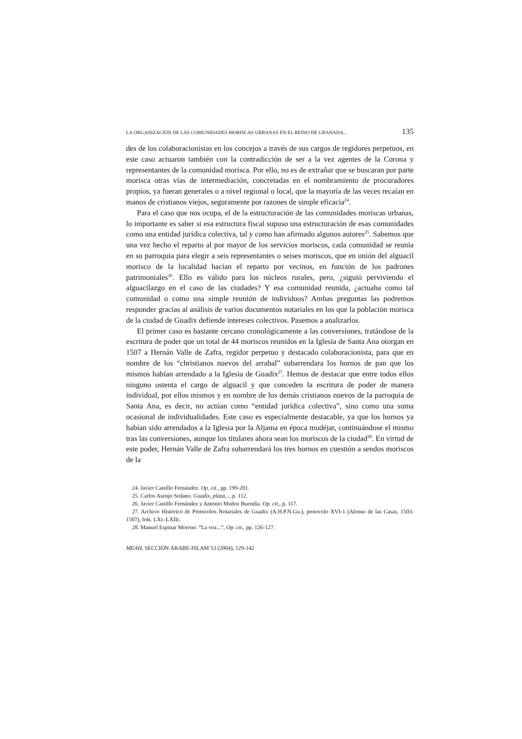LA ORGANIZACIÓN DE LAS COMUNIDADES MORISCAS URBANAS EN EL REINO DE GRANADA... 135
des de los colaboracionistas en los concejos a través de sus cargos de regidores perpetuos, en este caso actuaron también con la contradicción de ser a la vez agentes de la Corona y representantes de la comunidad morisca. Por ello, no es de extrañar que se buscaran por parte morisca otras vías de intermediación, concretadas en el nombramiento de procuradores propios, ya fueran generales o a nivel regional o local, que la mayoría de las veces recaían en manos de cristianos viejos, seguramente por razones de simple eficacia<sup>24</sup>.
Para el caso que nos ocupa, el de la estructuración de las comunidades moriscas urbanas, lo importante es saber si esa estructura fiscal supuso una estructuración de esas comunidades como una entidad jurídica colectiva, tal y como han afirmado algunos autores<sup>25</sup>. Sabemos que una vez hecho el reparto al por mayor de los servicios moriscos, cada comunidad se reunía en su parroquia para elegir a seis representantes o seises moriscos, que en unión del alguacil morisco de la localidad hacían el reparto por vecinos, en función de los padrones patrimoniales<sup>26</sup>. Ello es válido para los núcleos rurales, pero, ¿siguió perviviendo el alguacilazgo en el caso de las ciudades? Y esa comunidad reunida, ¿actuaba como tal comunidad o como una simple reunión de individuos? Ambas preguntas las podremos responder gracias al análisis de varios documentos notariales en los que la población morisca de la ciudad de Guadix defiende intereses colectivos. Pasemos a analizarlos.
El primer caso es bastante cercano cronológicamente a las conversiones, tratándose de la escritura de poder que un total de 44 moriscos reunidos en la Iglesia de Santa Ana otorgan en 1507 a Hernán Valle de Zafra, regidor perpetuo y destacado colaboracionista, para que en nombre de los “christianos nuevos del arrabal” subarrendara los hornos de pan que los mismos habían arrendado a la Iglesia de Guadix<sup>27</sup>. Hemos de destacar que entre todos ellos ninguno ostenta el cargo de alguacil y que conceden la escritura de poder de manera individual, por ellos mismos y en nombre de los demás cristianos nuevos de la parroquia de Santa Ana, es decir, no actúan como “entidad jurídica colectiva”, sino como una suma ocasional de individualidades. Este caso es especialmente destacable, ya que los hornos ya habían sido arrendados a la Iglesia por la Aljama en época mudéjar, continuándose el mismo tras las conversiones, aunque los titulares ahora sean los moriscos de la ciudad<sup>28</sup>. En virtud de este poder, Hernán Valle de Zafra subarrendará los tres hornos en cuestión a sendos moriscos de la
24. Javier Castillo Fernández. Op. cit., pp. 199-201.
25. Carlos Asenjo Sedano. Guadix, plaza..., p. 112.
26. Javier Castillo Fernández y Antonio Muñoz Buendía. Op. cit., p. 117.
27. Archivo Histórico de Protocolos Notariales de Guadix (A.H.P.N.Gu.), protocolo XVI-1 (Alonso de las Casas, 1503-1507), fols. LXr.-LXIIr.
28. Manuel Espinar Moreno. “La voz...”, Op. cit., pp. 126-127.
MEAH, SECCIÓN ÁRABE-ISLAM 53 (2004), 129-142